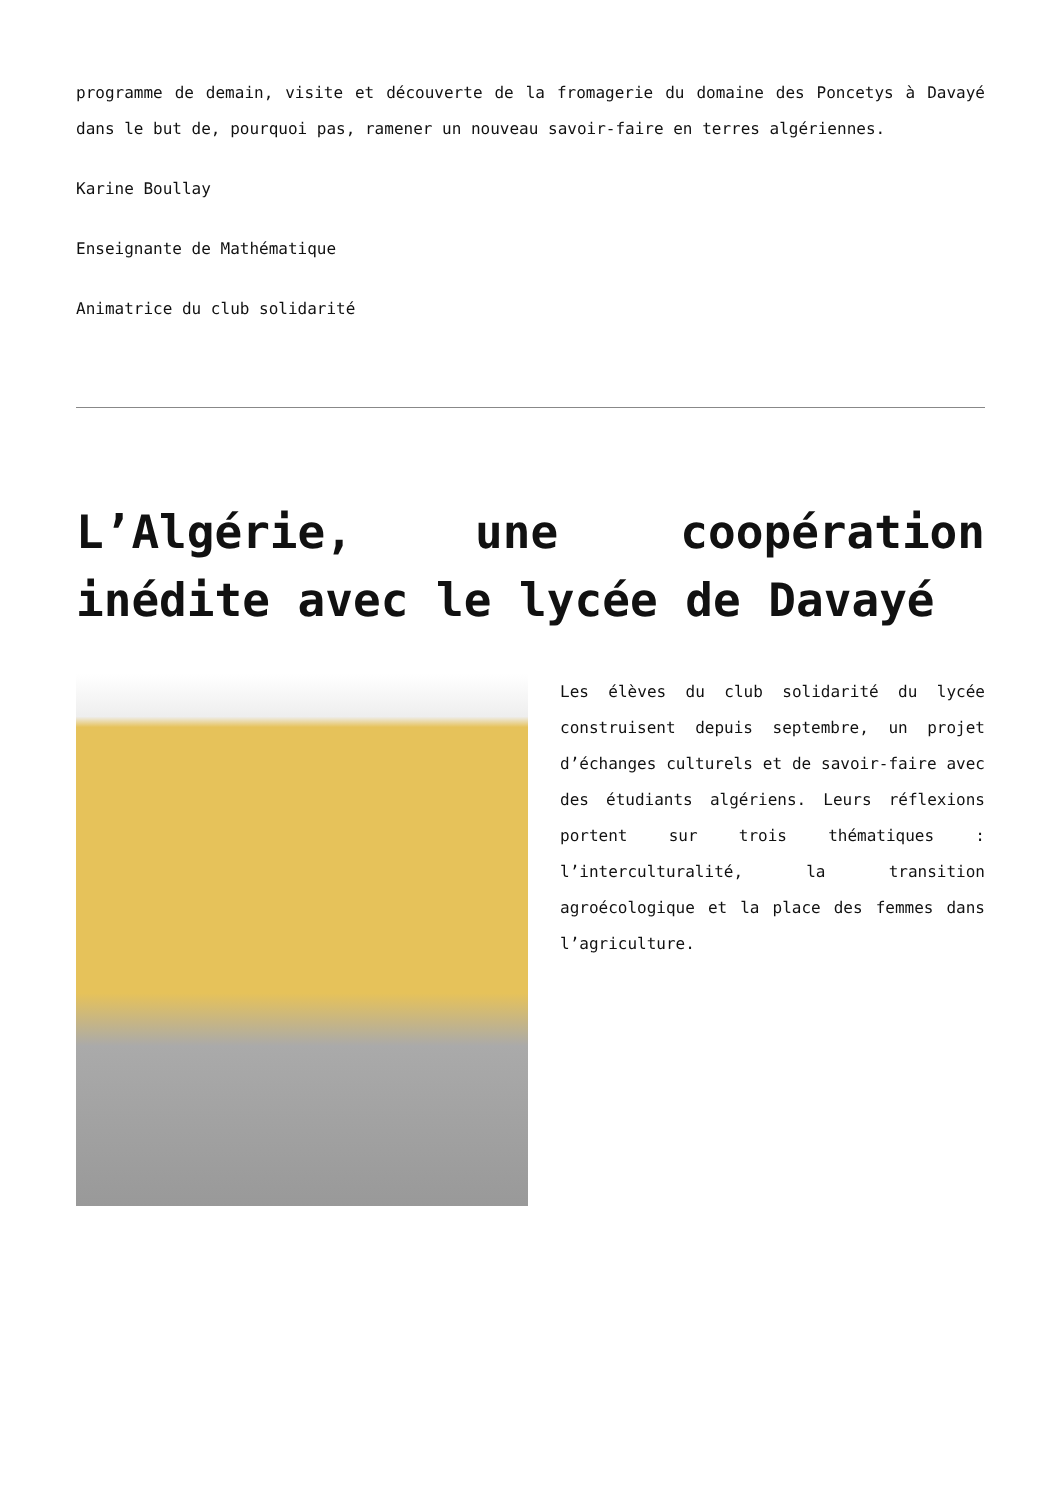programme de demain, visite et découverte de la fromagerie du domaine des Poncetys à Davayé dans le but de, pourquoi pas, ramener un nouveau savoir-faire en terres algériennes.
Karine Boullay
Enseignante de Mathématique
Animatrice du club solidarité
L’Algérie, une coopération inédite avec le lycée de Davayé
Les élèves du club solidarité du lycée construisent depuis septembre, un projet d’échanges culturels et de savoir-faire avec des étudiants algériens. Leurs réflexions portent sur trois thématiques : l’interculturalité, la transition agroécologique et la place des femmes dans l’agriculture.